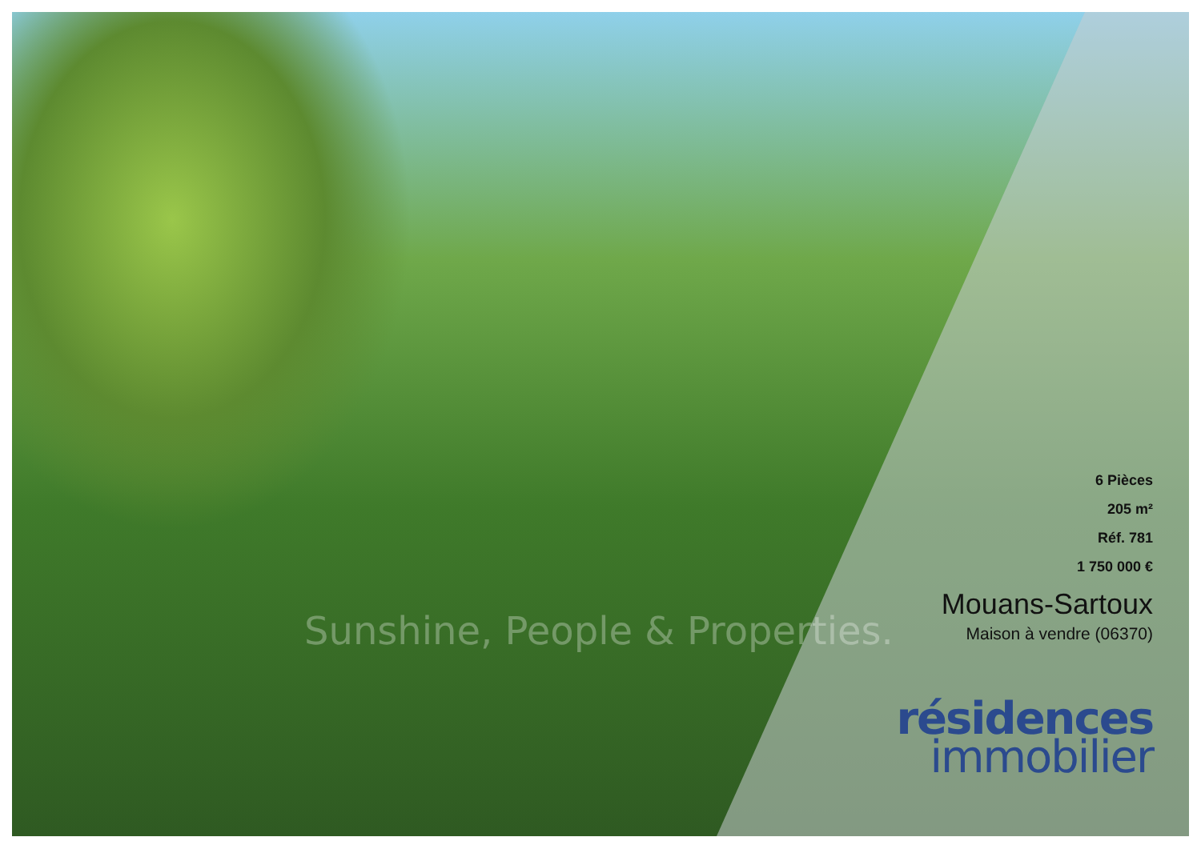Sunshine, People & Properties.
6 Pièces
205 m²
Réf. 781
1 750 000 €
Mouans-Sartoux
Maison à vendre (06370)
résidences
immobilier